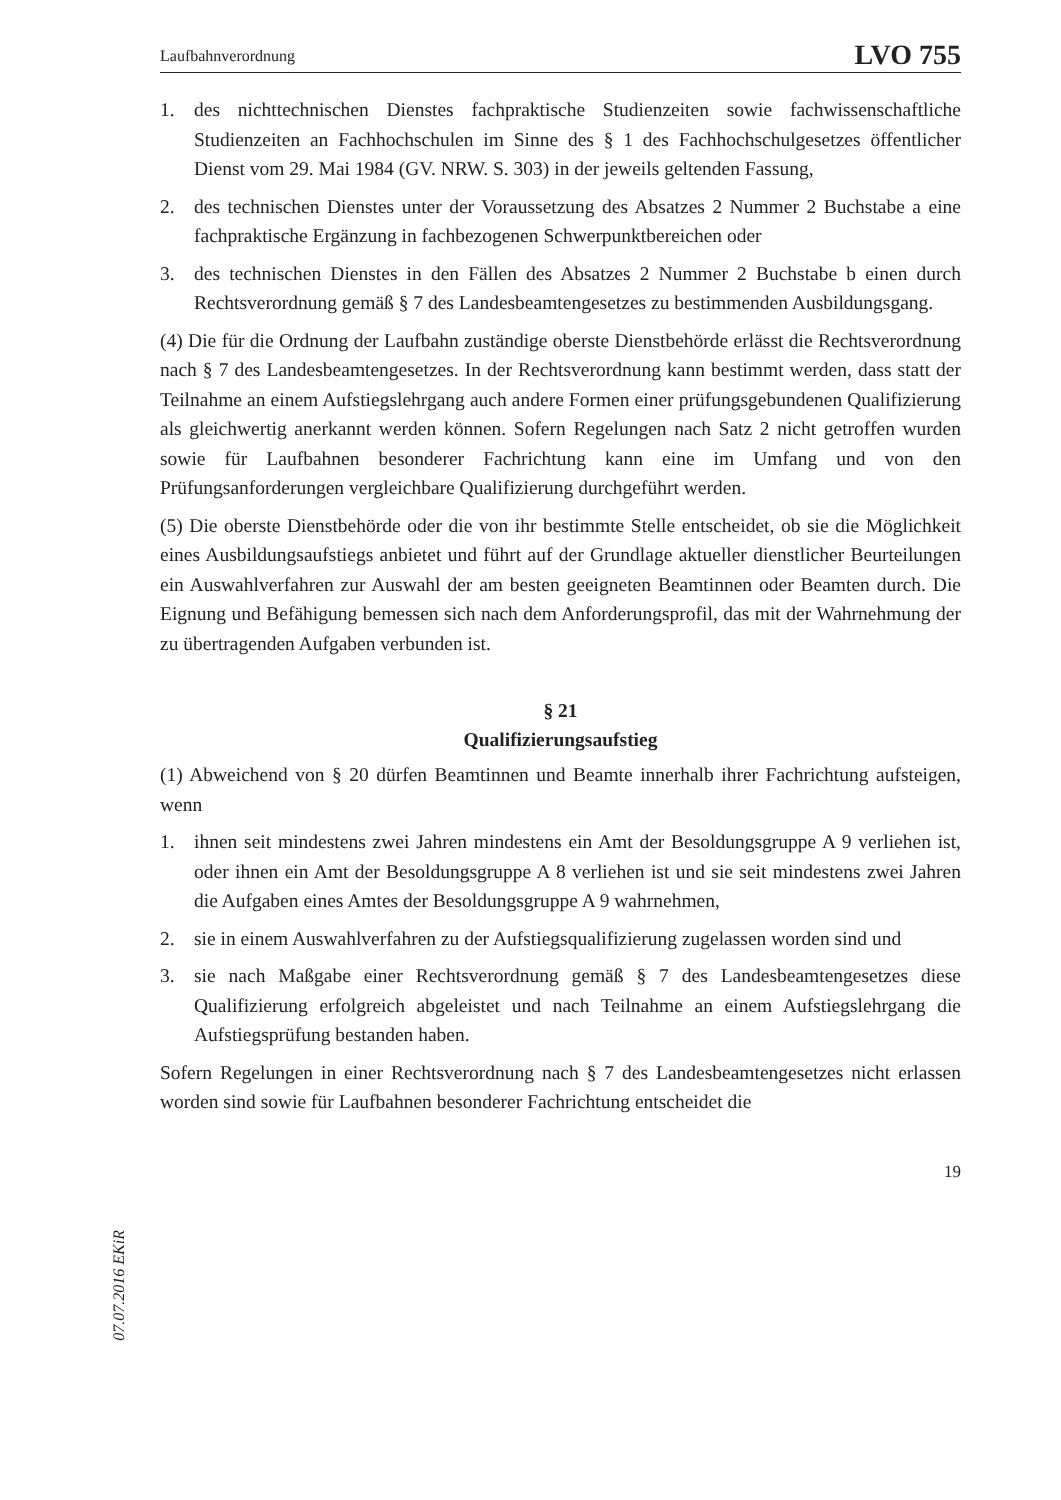Laufbahnverordnung LVO 755
1. des nichttechnischen Dienstes fachpraktische Studienzeiten sowie fachwissenschaftliche Studienzeiten an Fachhochschulen im Sinne des § 1 des Fachhochschulgesetzes öffentlicher Dienst vom 29. Mai 1984 (GV. NRW. S. 303) in der jeweils geltenden Fassung,
2. des technischen Dienstes unter der Voraussetzung des Absatzes 2 Nummer 2 Buchstabe a eine fachpraktische Ergänzung in fachbezogenen Schwerpunktbereichen oder
3. des technischen Dienstes in den Fällen des Absatzes 2 Nummer 2 Buchstabe b einen durch Rechtsverordnung gemäß § 7 des Landesbeamtengesetzes zu bestimmenden Ausbildungsgang.
(4) Die für die Ordnung der Laufbahn zuständige oberste Dienstbehörde erlässt die Rechtsverordnung nach § 7 des Landesbeamtengesetzes. In der Rechtsverordnung kann bestimmt werden, dass statt der Teilnahme an einem Aufstiegslehrgang auch andere Formen einer prüfungsgebundenen Qualifizierung als gleichwertig anerkannt werden können. Sofern Regelungen nach Satz 2 nicht getroffen wurden sowie für Laufbahnen besonderer Fachrichtung kann eine im Umfang und von den Prüfungsanforderungen vergleichbare Qualifizierung durchgeführt werden.
(5) Die oberste Dienstbehörde oder die von ihr bestimmte Stelle entscheidet, ob sie die Möglichkeit eines Ausbildungsaufstiegs anbietet und führt auf der Grundlage aktueller dienstlicher Beurteilungen ein Auswahlverfahren zur Auswahl der am besten geeigneten Beamtinnen oder Beamten durch. Die Eignung und Befähigung bemessen sich nach dem Anforderungsprofil, das mit der Wahrnehmung der zu übertragenden Aufgaben verbunden ist.
§ 21
Qualifizierungsaufstieg
(1) Abweichend von § 20 dürfen Beamtinnen und Beamte innerhalb ihrer Fachrichtung aufsteigen, wenn
1. ihnen seit mindestens zwei Jahren mindestens ein Amt der Besoldungsgruppe A 9 verliehen ist, oder ihnen ein Amt der Besoldungsgruppe A 8 verliehen ist und sie seit mindestens zwei Jahren die Aufgaben eines Amtes der Besoldungsgruppe A 9 wahrnehmen,
2. sie in einem Auswahlverfahren zu der Aufstiegsqualifizierung zugelassen worden sind und
3. sie nach Maßgabe einer Rechtsverordnung gemäß § 7 des Landesbeamtengesetzes diese Qualifizierung erfolgreich abgeleistet und nach Teilnahme an einem Aufstiegslehrgang die Aufstiegsprüfung bestanden haben.
Sofern Regelungen in einer Rechtsverordnung nach § 7 des Landesbeamtengesetzes nicht erlassen worden sind sowie für Laufbahnen besonderer Fachrichtung entscheidet die
19
07.07.2016 EKiR